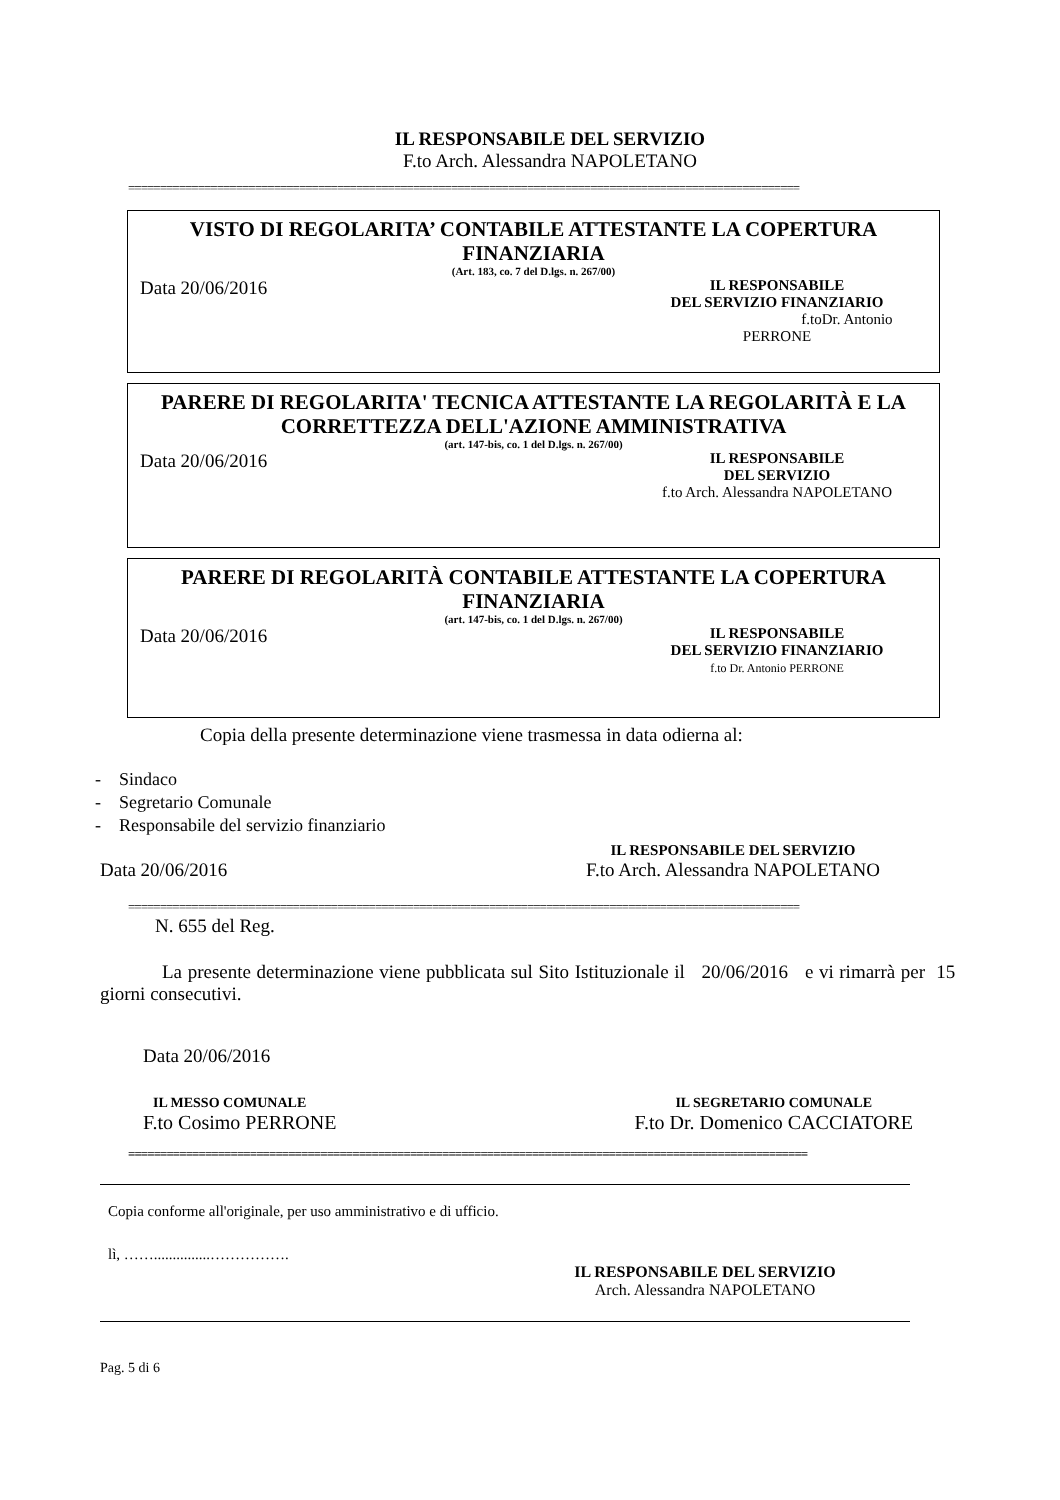IL RESPONSABILE DEL SERVIZIO
F.to Arch. Alessandra NAPOLETANO
==========================================================================================================
VISTO DI REGOLARITA’ CONTABILE ATTESTANTE LA COPERTURA FINANZIARIA
(Art. 183, co. 7 del D.lgs. n. 267/00)
Data 20/06/2016
IL RESPONSABILE
DEL SERVIZIO FINANZIARIO
f.toDr. Antonio PERRONE
PARERE DI REGOLARITA' TECNICA ATTESTANTE LA REGOLARITÀ E LA CORRETTEZZA DELL'AZIONE AMMINISTRATIVA
(art. 147-bis, co. 1 del D.lgs. n. 267/00)
Data 20/06/2016
IL RESPONSABILE
DEL SERVIZIO
f.to Arch. Alessandra NAPOLETANO
PARERE DI REGOLARITÀ CONTABILE ATTESTANTE LA COPERTURA FINANZIARIA
(art. 147-bis, co. 1 del D.lgs. n. 267/00)
Data 20/06/2016
IL RESPONSABILE
DEL SERVIZIO FINANZIARIO
f.to Dr. Antonio PERRONE
Copia della presente determinazione viene trasmessa in data odierna al:
- Sindaco
- Segretario Comunale
- Responsabile del servizio finanziario
Data 20/06/2016
IL RESPONSABILE DEL SERVIZIO
F.to Arch. Alessandra NAPOLETANO
==========================================================================================================
N. 655 del Reg.
La presente determinazione viene pubblicata sul Sito Istituzionale il 20/06/2016 e vi rimarrà per 15 giorni consecutivi.
Data 20/06/2016
IL MESSO COMUNALE
F.to Cosimo PERRONE
IL SEGRETARIO COMUNALE
F.to Dr. Domenico CACCIATORE
==========================================================================================================
Copia conforme all'originale, per uso amministrativo e di ufficio.
lì, ……...............…………….
IL RESPONSABILE DEL SERVIZIO
Arch. Alessandra NAPOLETANO
Pag. 5 di 6